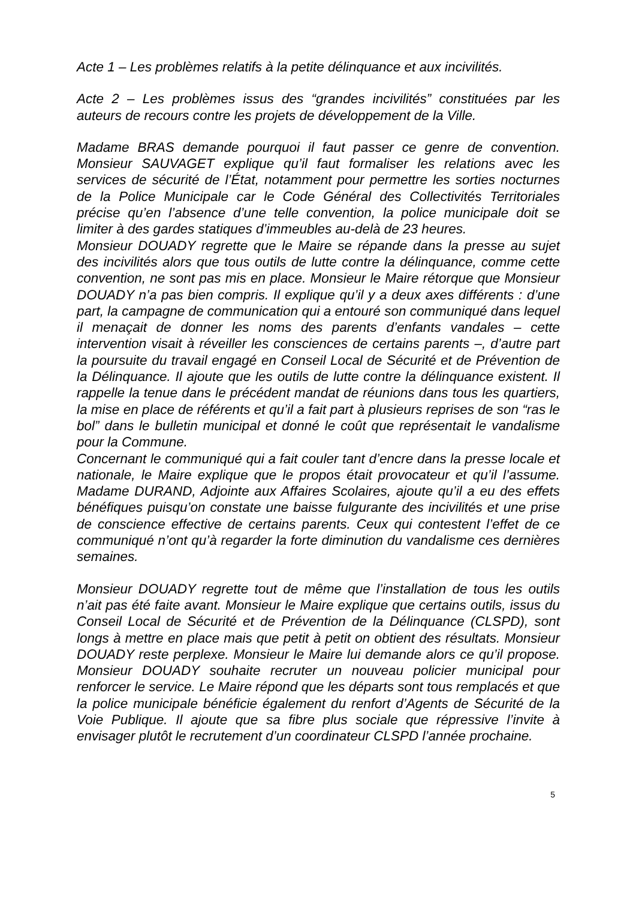Acte 1 – Les problèmes relatifs à la petite délinquance et aux incivilités.
Acte 2 – Les problèmes issus des “grandes incivilités” constituées par les auteurs de recours contre les projets de développement de la Ville.
Madame BRAS demande pourquoi il faut passer ce genre de convention. Monsieur SAUVAGET explique qu’il faut formaliser les relations avec les services de sécurité de l’État, notamment pour permettre les sorties nocturnes de la Police Municipale car le Code Général des Collectivités Territoriales précise qu’en l’absence d’une telle convention, la police municipale doit se limiter à des gardes statiques d’immeubles au-delà de 23 heures.
Monsieur DOUADY regrette que le Maire se répande dans la presse au sujet des incivilités alors que tous outils de lutte contre la délinquance, comme cette convention, ne sont pas mis en place. Monsieur le Maire rétorque que Monsieur DOUADY n’a pas bien compris. Il explique qu’il y a deux axes différents : d’une part, la campagne de communication qui a entouré son communiqué dans lequel il menaçait de donner les noms des parents d’enfants vandales – cette intervention visait à réveiller les consciences de certains parents –, d’autre part la poursuite du travail engagé en Conseil Local de Sécurité et de Prévention de la Délinquance. Il ajoute que les outils de lutte contre la délinquance existent. Il rappelle la tenue dans le précédent mandat de réunions dans tous les quartiers, la mise en place de référents et qu’il a fait part à plusieurs reprises de son “ras le bol” dans le bulletin municipal et donné le coût que représentait le vandalisme pour la Commune.
Concernant le communiqué qui a fait couler tant d’encre dans la presse locale et nationale, le Maire explique que le propos était provocateur et qu’il l’assume. Madame DURAND, Adjointe aux Affaires Scolaires, ajoute qu’il a eu des effets bénéfiques puisqu’on constate une baisse fulgurante des incivilités et une prise de conscience effective de certains parents. Ceux qui contestent l’effet de ce communiqué n’ont qu’à regarder la forte diminution du vandalisme ces dernières semaines.
Monsieur DOUADY regrette tout de même que l’installation de tous les outils n’ait pas été faite avant. Monsieur le Maire explique que certains outils, issus du Conseil Local de Sécurité et de Prévention de la Délinquance (CLSPD), sont longs à mettre en place mais que petit à petit on obtient des résultats. Monsieur DOUADY reste perplexe. Monsieur le Maire lui demande alors ce qu’il propose. Monsieur DOUADY souhaite recruter un nouveau policier municipal pour renforcer le service. Le Maire répond que les départs sont tous remplacés et que la police municipale bénéficie également du renfort d’Agents de Sécurité de la Voie Publique. Il ajoute que sa fibre plus sociale que répressive l’invite à envisager plutôt le recrutement d’un coordinateur CLSPD l’année prochaine.
5